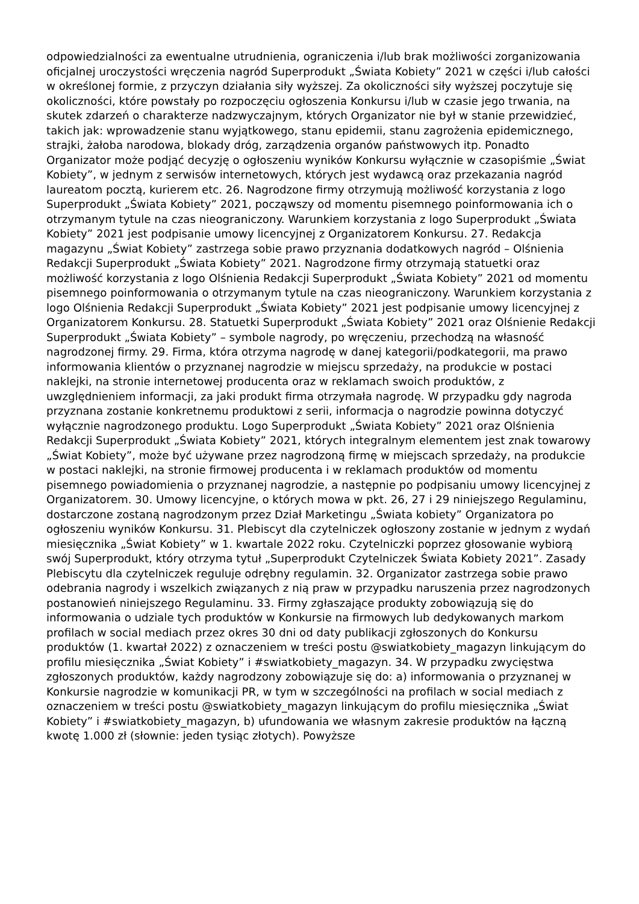odpowiedzialności za ewentualne utrudnienia, ograniczenia i/lub brak możliwości zorganizowania oficjalnej uroczystości wręczenia nagród Superprodukt „Świata Kobiety” 2021 w części i/lub całości w określonej formie, z przyczyn działania siły wyższej. Za okoliczności siły wyższej poczytuje się okoliczności, które powstały po rozpoczęciu ogłoszenia Konkursu i/lub w czasie jego trwania, na skutek zdarzeń o charakterze nadzwyczajnym, których Organizator nie był w stanie przewidzieć, takich jak: wprowadzenie stanu wyjątkowego, stanu epidemii, stanu zagrożenia epidemicznego, strajki, żałoba narodowa, blokady dróg, zarządzenia organów państwowych itp. Ponadto Organizator może podjąć decyzję o ogłoszeniu wyników Konkursu wyłącznie w czasopiśmie „Świat Kobiety”, w jednym z serwisów internetowych, których jest wydawcą oraz przekazania nagród laureatom pocztą, kurierem etc. 26. Nagrodzone firmy otrzymują możliwość korzystania z logo Superprodukt „Świata Kobiety” 2021, począwszy od momentu pisemnego poinformowania ich o otrzymanym tytule na czas nieograniczony. Warunkiem korzystania z logo Superprodukt „Świata Kobiety” 2021 jest podpisanie umowy licencyjnej z Organizatorem Konkursu. 27. Redakcja magazynu „Świat Kobiety” zastrzega sobie prawo przyznania dodatkowych nagród – Olśnienia Redakcji Superprodukt „Świata Kobiety” 2021. Nagrodzone firmy otrzymają statuetki oraz możliwość korzystania z logo Olśnienia Redakcji Superprodukt „Świata Kobiety” 2021 od momentu pisemnego poinformowania o otrzymanym tytule na czas nieograniczony. Warunkiem korzystania z logo Olśnienia Redakcji Superprodukt „Świata Kobiety” 2021 jest podpisanie umowy licencyjnej z Organizatorem Konkursu. 28. Statuetki Superprodukt „Świata Kobiety” 2021 oraz Olśnienie Redakcji Superprodukt „Świata Kobiety” – symbole nagrody, po wręczeniu, przechodzą na własność nagrodzonej firmy. 29. Firma, która otrzyma nagrodę w danej kategorii/podkategorii, ma prawo informowania klientów o przyznanej nagrodzie w miejscu sprzedaży, na produkcie w postaci naklejki, na stronie internetowej producenta oraz w reklamach swoich produktów, z uwzględnieniem informacji, za jaki produkt firma otrzymała nagrodę. W przypadku gdy nagroda przyznana zostanie konkretnemu produktowi z serii, informacja o nagrodzie powinna dotyczyć wyłącznie nagrodzonego produktu. Logo Superprodukt „Świata Kobiety” 2021 oraz Olśnienia Redakcji Superprodukt „Świata Kobiety” 2021, których integralnym elementem jest znak towarowy „Świat Kobiety”, może być używane przez nagrodzoną firmę w miejscach sprzedaży, na produkcie w postaci naklejki, na stronie firmowej producenta i w reklamach produktów od momentu pisemnego powiadomienia o przyznanej nagrodzie, a następnie po podpisaniu umowy licencyjnej z Organizatorem. 30. Umowy licencyjne, o których mowa w pkt. 26, 27 i 29 niniejszego Regulaminu, dostarczone zostaną nagrodzonym przez Dział Marketingu „Świata kobiety” Organizatora po ogłoszeniu wyników Konkursu. 31. Plebiscyt dla czytelniczek ogłoszony zostanie w jednym z wydań miesięcznika „Świat Kobiety” w 1. kwartale 2022 roku. Czytelniczki poprzez głosowanie wybiorą swój Superprodukt, który otrzyma tytuł „Superprodukt Czytelniczek Świata Kobiety 2021”. Zasady Plebiscytu dla czytelniczek reguluje odrębny regulamin. 32. Organizator zastrzega sobie prawo odebrania nagrody i wszelkich związanych z nią praw w przypadku naruszenia przez nagrodzonych postanowień niniejszego Regulaminu. 33. Firmy zgłaszające produkty zobowiązują się do informowania o udziale tych produktów w Konkursie na firmowych lub dedykowanych markom profilach w social mediach przez okres 30 dni od daty publikacji zgłoszonych do Konkursu produktów (1. kwartał 2022) z oznaczeniem w treści postu @swiatkobiety_magazyn linkującym do profilu miesięcznika „Świat Kobiety” i #swiatkobiety_magazyn. 34. W przypadku zwycięstwa zgłoszonych produktów, każdy nagrodzony zobowiązuje się do: a) informowania o przyznanej w Konkursie nagrodzie w komunikacji PR, w tym w szczególności na profilach w social mediach z oznaczeniem w treści postu @swiatkobiety_magazyn linkującym do profilu miesięcznika „Świat Kobiety” i #swiatkobiety_magazyn, b) ufundowania we własnym zakresie produktów na łączną kwotę 1.000 zł (słownie: jeden tysiąc złotych). Powyższe